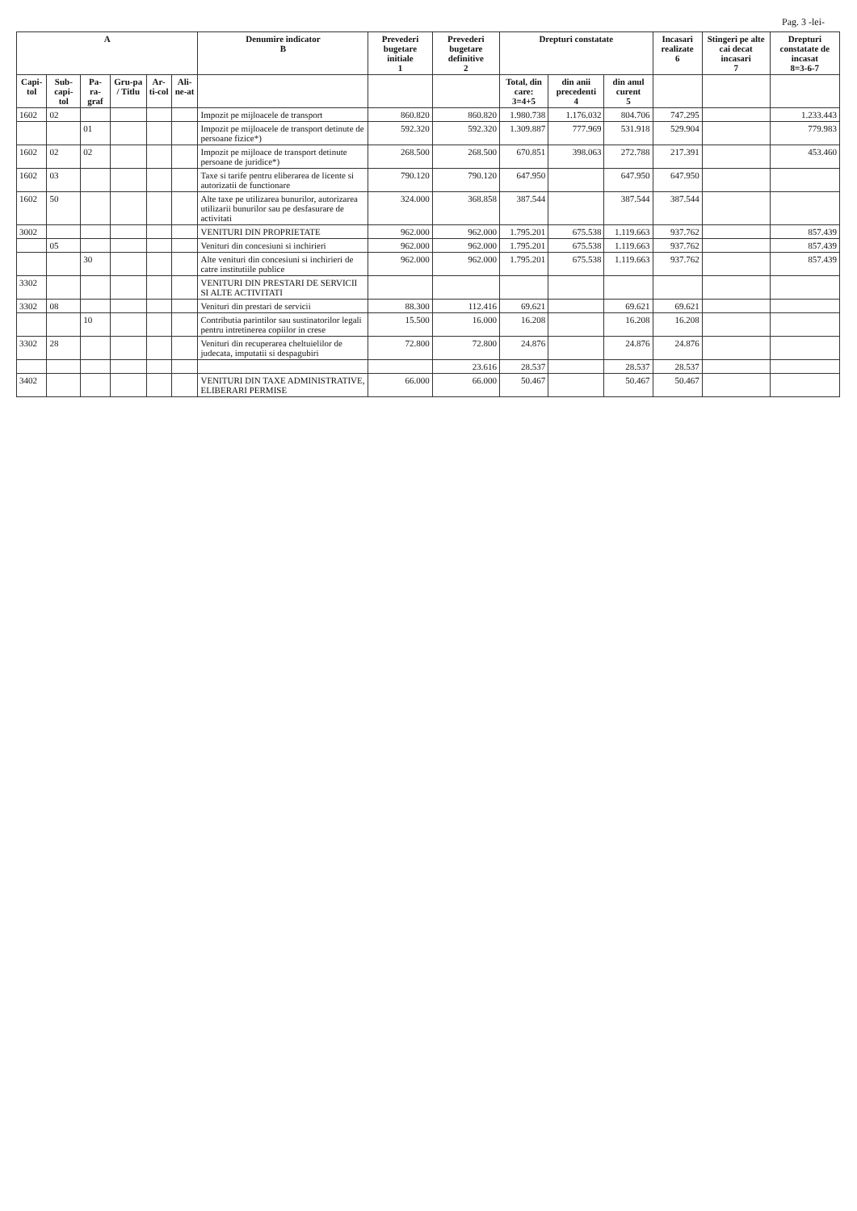Pag. 3 -lei-
| A | | | | | | Denumire indicator B | Prevederi bugetare initiale 1 | Prevederi bugetare definitive 2 | Drepturi constatate | | | Incasari realizate 6 | Stingeri pe alte cai decat incasari 7 | Drepturi constatate de incasat 8=3-6-7 |
| --- | --- | --- | --- | --- | --- | --- | --- | --- | --- | --- | --- | --- | --- | --- |
| Capi-tol | Sub-capi-tol | Pa-ra-graf | Gru-pa / Titlu | Ar-ti-col | Ali-ne-at | | | | Total, din care: 3=4+5 | din anii precedenti 4 | din anul curent 5 | | | |
| 1602 | 02 | | | | | Impozit pe mijloacele de transport | 860.820 | 860.820 | 1.980.738 | 1.176.032 | 804.706 | 747.295 | | 1.233.443 |
| | | 01 | | | | Impozit pe mijloacele de transport detinute de persoane fizice*) | 592.320 | 592.320 | 1.309.887 | 777.969 | 531.918 | 529.904 | | 779.983 |
| 1602 | 02 | 02 | | | | Impozit pe mijloace de transport detinute persoane de juridice*) | 268.500 | 268.500 | 670.851 | 398.063 | 272.788 | 217.391 | | 453.460 |
| 1602 | 03 | | | | | Taxe si tarife pentru eliberarea de licente si autorizatii de functionare | 790.120 | 790.120 | 647.950 | | 647.950 | 647.950 | | |
| 1602 | 50 | | | | | Alte taxe pe utilizarea bunurilor, autorizarea utilizarii bunurilor sau pe desfasurare de activitati | 324.000 | 368.858 | 387.544 | | 387.544 | 387.544 | | |
| 3002 | | | | | | VENITURI DIN PROPRIETATE | 962.000 | 962.000 | 1.795.201 | 675.538 | 1.119.663 | 937.762 | | 857.439 |
| | 05 | | | | | Venituri din concesiuni si inchirieri | 962.000 | 962.000 | 1.795.201 | 675.538 | 1.119.663 | 937.762 | | 857.439 |
| | | 30 | | | | Alte venituri din concesiuni si inchirieri de catre institutiile publice | 962.000 | 962.000 | 1.795.201 | 675.538 | 1.119.663 | 937.762 | | 857.439 |
| 3302 | | | | | | VENITURI DIN PRESTARI DE SERVICII SI ALTE ACTIVITATI | | | | | | | | |
| 3302 | 08 | | | | | Venituri din prestari de servicii | 88.300 | 112.416 | 69.621 | | 69.621 | 69.621 | | |
| | | 10 | | | | Contributia parintilor sau sustinatorilor legali pentru intretinerea copiilor in crese | 15.500 | 16.000 | 16.208 | | 16.208 | 16.208 | | |
| 3302 | 28 | | | | | Venituri din recuperarea cheltuielilor de judecata, imputatii si despagubiri | 72.800 | 72.800 | 24.876 | | 24.876 | 24.876 | | |
| | | | | | | | | 23.616 | 28.537 | | 28.537 | 28.537 | | |
| 3402 | | | | | | VENITURI DIN TAXE ADMINISTRATIVE, ELIBERARI PERMISE | 66.000 | 66.000 | 50.467 | | 50.467 | 50.467 | | |